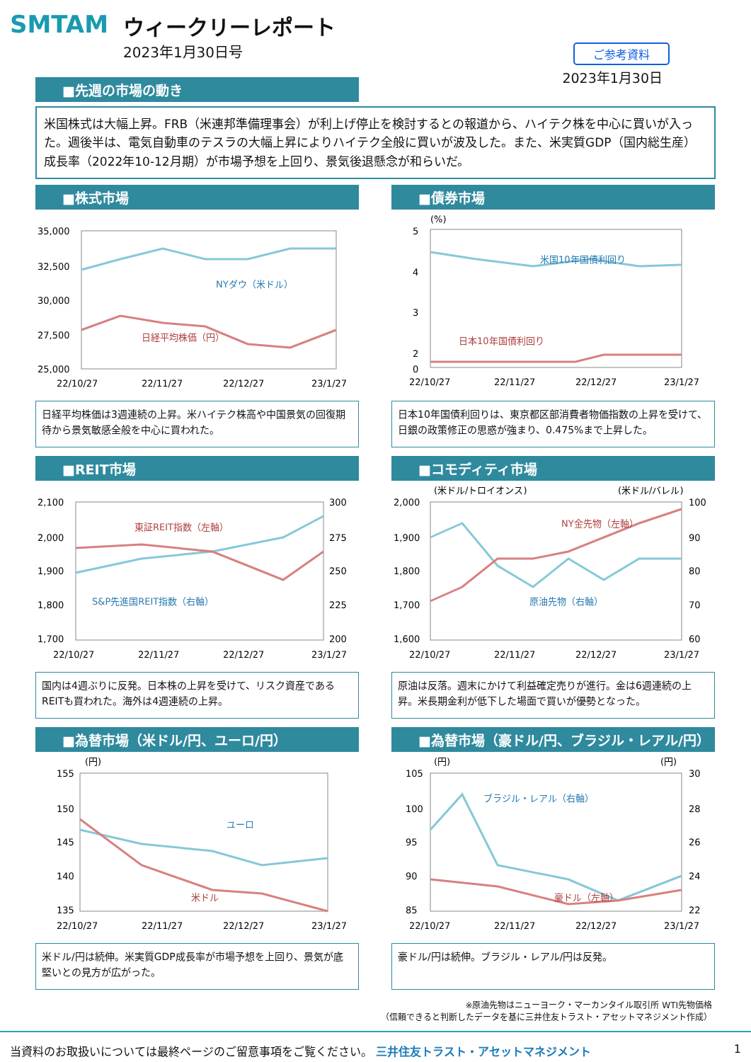SMTAM ウィークリーレポート
2023年1月30日号
ご参考資料
2023年1月30日
■先週の市場の動き
米国株式は大幅上昇。FRB（米連邦準備理事会）が利上げ停止を検討するとの報道から、ハイテク株を中心に買いが入った。週後半は、電気自動車のテスラの大幅上昇によりハイテク全般に買いが波及した。また、米実質GDP（国内総生産）成長率（2022年10-12月期）が市場予想を上回り、景気後退懸念が和らいだ。
■株式市場
35,000
32,500
30,000
27,500
25,000
NYダウ（米ドル）
日経平均株価（円）
22/10/27
22/11/27
22/12/27
23/1/27
日経平均株価は3週連続の上昇。米ハイテク株高や中国景気の回復期待から景気敏感全般を中心に買われた。
■債券市場
(%)
5
4
3
2
0
米国10年国債利回り
日本10年国債利回り
22/10/27
22/11/27
22/12/27
23/1/27
日本10年国債利回りは、東京都区部消費者物価指数の上昇を受けて、日銀の政策修正の思惑が強まり、0.475%まで上昇した。
■REIT市場
2,100
2,000
1,900
1,800
1,700
300
275
250
225
200
東証REIT指数（左軸）
S&P先進国REIT指数（右軸）
22/10/27
22/11/27
22/12/27
23/1/27
国内は4週ぶりに反発。日本株の上昇を受けて、リスク資産であるREITも買われた。海外は4週連続の上昇。
■コモディティ市場
(米ドル/トロイオンス)
(米ドル/バレル)
2,000
1,900
1,800
1,700
1,600
100
90
80
70
60
NY金先物（左軸）
原油先物（右軸）
22/10/27
22/11/27
22/12/27
23/1/27
原油は反落。週末にかけて利益確定売りが進行。金は6週連続の上昇。米長期金利が低下した場面で買いが優勢となった。
■為替市場（米ドル/円、ユーロ/円）
(円)
155
150
145
140
135
ユーロ
米ドル
22/10/27
22/11/27
22/12/27
23/1/27
米ドル/円は続伸。米実質GDP成長率が市場予想を上回り、景気が底堅いとの見方が広がった。
■為替市場（豪ドル/円、ブラジル・レアル/円）
(円)
(円)
105
100
95
90
85
30
28
26
24
22
ブラジル・レアル（右軸）
豪ドル（左軸）
22/10/27
22/11/27
22/12/27
23/1/27
豪ドル/円は続伸。ブラジル・レアル/円は反発。
※原油先物はニューヨーク・マーカンタイル取引所 WTI先物価格
（信頼できると判断したデータを基に三井住友トラスト・アセットマネジメント作成）
当資料のお取扱いについては最終ページのご留意事項をご覧ください。 三井住友トラスト・アセットマネジメント 1